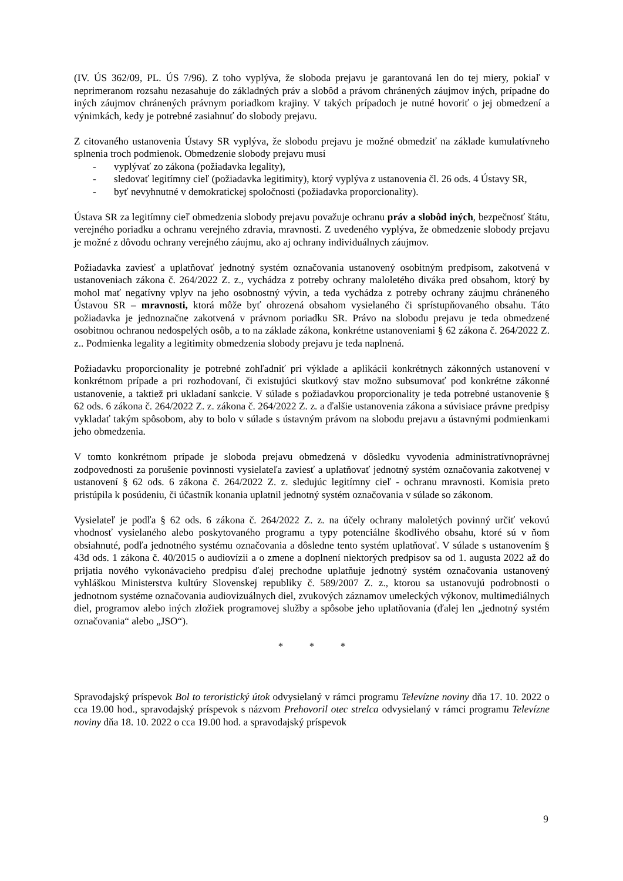(IV. ÚS 362/09, PL. ÚS 7/96). Z toho vyplýva, že sloboda prejavu je garantovaná len do tej miery, pokiaľ v neprimeranom rozsahu nezasahuje do základných práv a slobôd a právom chránených záujmov iných, prípadne do iných záujmov chránených právnym poriadkom krajiny. V takých prípadoch je nutné hovoriť o jej obmedzení a výnimkách, kedy je potrebné zasiahnuť do slobody prejavu.
Z citovaného ustanovenia Ústavy SR vyplýva, že slobodu prejavu je možné obmedziť na základe kumulatívneho splnenia troch podmienok. Obmedzenie slobody prejavu musí
- vyplývať zo zákona (požiadavka legality),
- sledovať legitímny cieľ (požiadavka legitimity), ktorý vyplýva z ustanovenia čl. 26 ods. 4 Ústavy SR,
- byť nevyhnutné v demokratickej spoločnosti (požiadavka proporcionality).
Ústava SR za legitímny cieľ obmedzenia slobody prejavu považuje ochranu práv a slobôd iných, bezpečnosť štátu, verejného poriadku a ochranu verejného zdravia, mravnosti. Z uvedeného vyplýva, že obmedzenie slobody prejavu je možné z dôvodu ochrany verejného záujmu, ako aj ochrany individuálnych záujmov.
Požiadavka zaviesť a uplatňovať jednotný systém označovania ustanovený osobitným predpisom, zakotvená v ustanoveniach zákona č. 264/2022 Z. z., vychádza z potreby ochrany maloletého diváka pred obsahom, ktorý by mohol mať negatívny vplyv na jeho osobnostný vývin, a teda vychádza z potreby ochrany záujmu chráneného Ústavou SR – mravnosti, ktorá môže byť ohrozená obsahom vysielaného či sprístupňovaného obsahu. Táto požiadavka je jednoznačne zakotvená v právnom poriadku SR. Právo na slobodu prejavu je teda obmedzené osobitnou ochranou nedospelých osôb, a to na základe zákona, konkrétne ustanoveniami § 62 zákona č. 264/2022 Z. z.. Podmienka legality a legitimity obmedzenia slobody prejavu je teda naplnená.
Požiadavku proporcionality je potrebné zohľadniť pri výklade a aplikácii konkrétnych zákonných ustanovení v konkrétnom prípade a pri rozhodovaní, či existujúci skutkový stav možno subsumovať pod konkrétne zákonné ustanovenie, a taktiež pri ukladaní sankcie. V súlade s požiadavkou proporcionality je teda potrebné ustanovenie § 62 ods. 6 zákona č. 264/2022 Z. z. zákona č. 264/2022 Z. z. a ďalšie ustanovenia zákona a súvisiace právne predpisy vykladať takým spôsobom, aby to bolo v súlade s ústavným právom na slobodu prejavu a ústavnými podmienkami jeho obmedzenia.
V tomto konkrétnom prípade je sloboda prejavu obmedzená v dôsledku vyvodenia administratívnoprávnej zodpovednosti za porušenie povinnosti vysielateľa zaviesť a uplatňovať jednotný systém označovania zakotvenej v ustanovení § 62 ods. 6 zákona č. 264/2022 Z. z. sledujúc legitímny cieľ - ochranu mravnosti. Komisia preto pristúpila k posúdeniu, či účastník konania uplatnil jednotný systém označovania v súlade so zákonom.
Vysielateľ je podľa § 62 ods. 6 zákona č. 264/2022 Z. z. na účely ochrany maloletých povinný určiť vekovú vhodnosť vysielaného alebo poskytovaného programu a typy potenciálne škodlivého obsahu, ktoré sú v ňom obsiahnuté, podľa jednotného systému označovania a dôsledne tento systém uplatňovať. V súlade s ustanovením § 43d ods. 1 zákona č. 40/2015 o audiovízii a o zmene a doplnení niektorých predpisov sa od 1. augusta 2022 až do prijatia nového vykonávacieho predpisu ďalej prechodne uplatňuje jednotný systém označovania ustanovený vyhláškou Ministerstva kultúry Slovenskej republiky č. 589/2007 Z. z., ktorou sa ustanovujú podrobnosti o jednotnom systéme označovania audiovizuálnych diel, zvukových záznamov umeleckých výkonov, multimediálnych diel, programov alebo iných zložiek programovej služby a spôsobe jeho uplatňovania (ďalej len „jednotný systém označovania“ alebo „JSO“).
* * *
Spravodajský príspevok Bol to teroristický útok odvysielaný v rámci programu Televízne noviny dňa 17. 10. 2022 o cca 19.00 hod., spravodajský príspevok s názvom Prehovoril otec strelca odvysielaný v rámci programu Televízne noviny dňa 18. 10. 2022 o cca 19.00 hod. a spravodajský príspevok
9